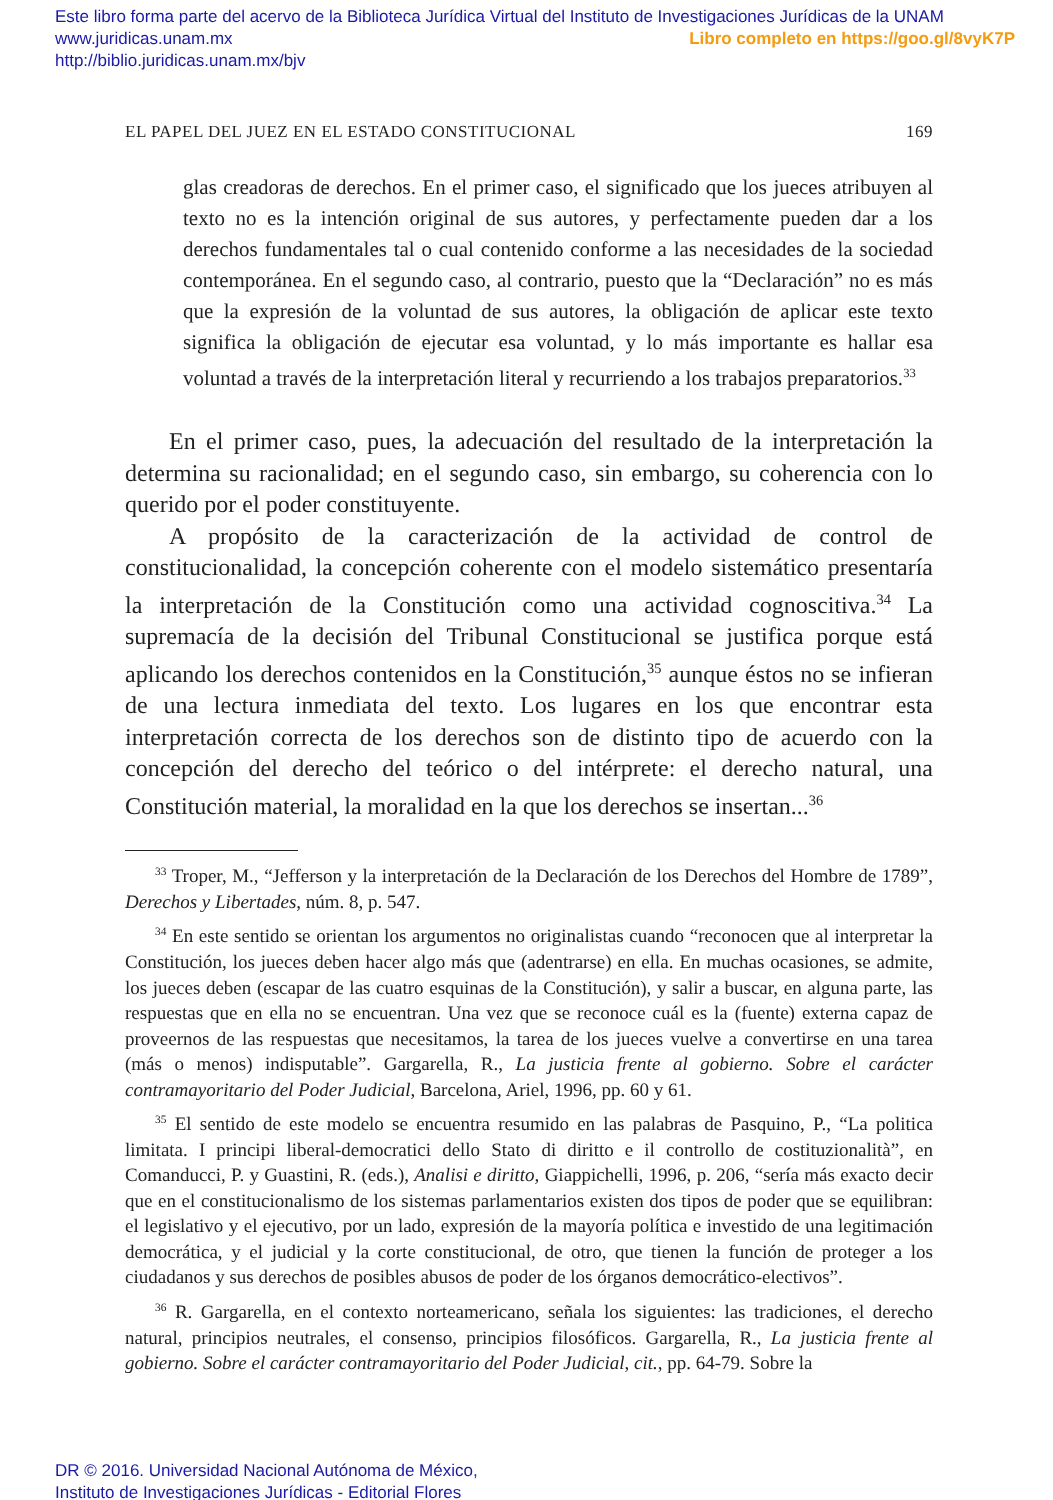Este libro forma parte del acervo de la Biblioteca Jurídica Virtual del Instituto de Investigaciones Jurídicas de la UNAM
www.juridicas.unam.mx Libro completo en https://goo.gl/8vyK7P
http://biblio.juridicas.unam.mx/bjv
EL PAPEL DEL JUEZ EN EL ESTADO CONSTITUCIONAL 169
glas creadoras de derechos. En el primer caso, el significado que los jueces atribuyen al texto no es la intención original de sus autores, y perfectamente pueden dar a los derechos fundamentales tal o cual contenido conforme a las necesidades de la sociedad contemporánea. En el segundo caso, al contrario, puesto que la “Declaración” no es más que la expresión de la voluntad de sus autores, la obligación de aplicar este texto significa la obligación de ejecutar esa voluntad, y lo más importante es hallar esa voluntad a través de la interpretación literal y recurriendo a los trabajos preparatorios.<sup>33</sup>
En el primer caso, pues, la adecuación del resultado de la interpretación la determina su racionalidad; en el segundo caso, sin embargo, su coherencia con lo querido por el poder constituyente.
A propósito de la caracterización de la actividad de control de constitucionalidad, la concepción coherente con el modelo sistemático presentaría la interpretación de la Constitución como una actividad cognoscitiva.<sup>34</sup> La supremacía de la decisión del Tribunal Constitucional se justifica porque está aplicando los derechos contenidos en la Constitución,<sup>35</sup> aunque éstos no se infieran de una lectura inmediata del texto. Los lugares en los que encontrar esta interpretación correcta de los derechos son de distinto tipo de acuerdo con la concepción del derecho del teórico o del intérprete: el derecho natural, una Constitución material, la moralidad en la que los derechos se insertan...<sup>36</sup>
<sup>33</sup> Troper, M., “Jefferson y la interpretación de la Declaración de los Derechos del Hombre de 1789”, Derechos y Libertades, núm. 8, p. 547.
<sup>34</sup> En este sentido se orientan los argumentos no originalistas cuando “reconocen que al interpretar la Constitución, los jueces deben hacer algo más que (adentrarse) en ella. En muchas ocasiones, se admite, los jueces deben (escapar de las cuatro esquinas de la Constitución), y salir a buscar, en alguna parte, las respuestas que en ella no se encuentran. Una vez que se reconoce cuál es la (fuente) externa capaz de proveernos de las respuestas que necesitamos, la tarea de los jueces vuelve a convertirse en una tarea (más o menos) indisputable”. Gargarella, R., La justicia frente al gobierno. Sobre el carácter contramayoritario del Poder Judicial, Barcelona, Ariel, 1996, pp. 60 y 61.
<sup>35</sup> El sentido de este modelo se encuentra resumido en las palabras de Pasquino, P., “La politica limitata. I principi liberal-democratici dello Stato di diritto e il controllo de costituzionalità”, en Comanducci, P. y Guastini, R. (eds.), Analisi e diritto, Giappichelli, 1996, p. 206, “sería más exacto decir que en el constitucionalismo de los sistemas parlamentarios existen dos tipos de poder que se equilibran: el legislativo y el ejecutivo, por un lado, expresión de la mayoría política e investido de una legitimación democrática, y el judicial y la corte constitucional, de otro, que tienen la función de proteger a los ciudadanos y sus derechos de posibles abusos de poder de los órganos democrático-electivos”.
<sup>36</sup> R. Gargarella, en el contexto norteamericano, señala los siguientes: las tradiciones, el derecho natural, principios neutrales, el consenso, principios filosóficos. Gargarella, R., La justicia frente al gobierno. Sobre el carácter contramayoritario del Poder Judicial, cit., pp. 64-79. Sobre la
DR © 2016. Universidad Nacional Autónoma de México,
Instituto de Investigaciones Jurídicas - Editorial Flores